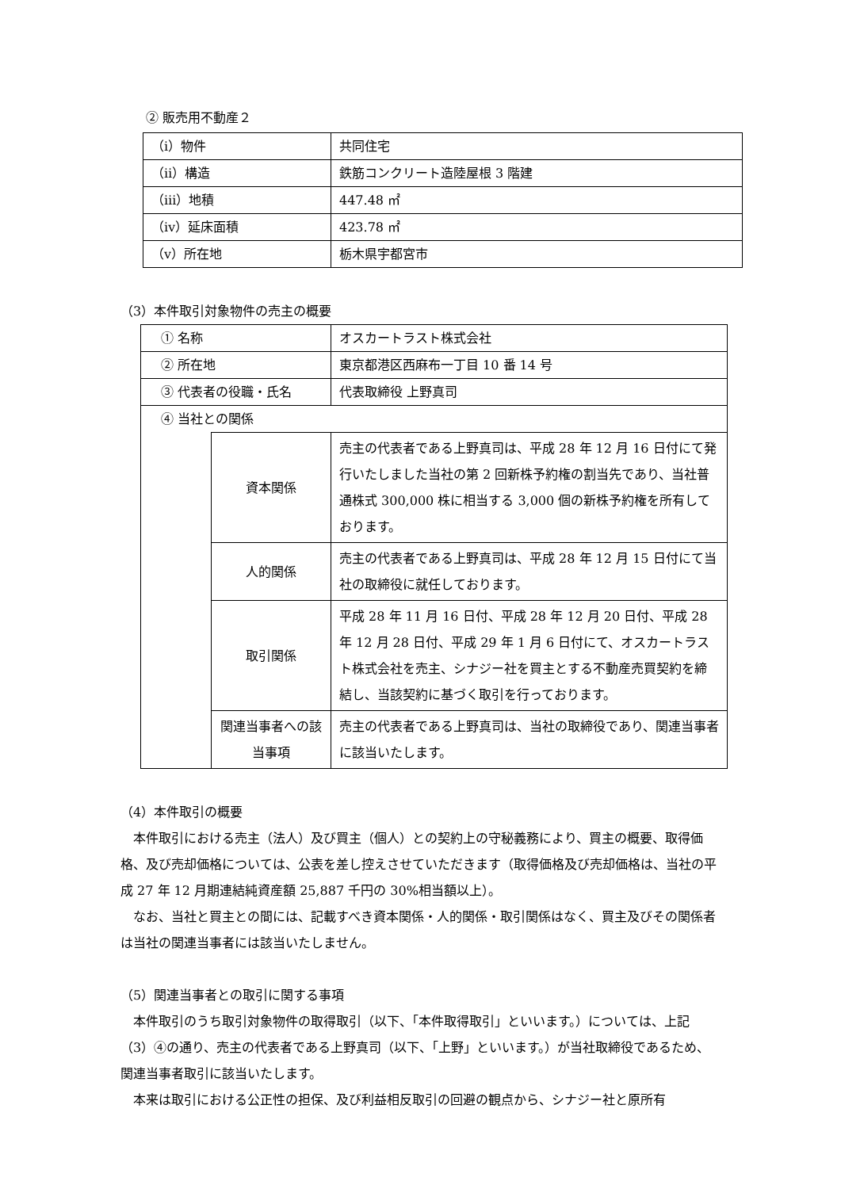② 販売用不動産２
| （ⅰ）物件 | 共同住宅 |
| （ⅱ）構造 | 鉄筋コンクリート造陸屋根 3 階建 |
| （ⅲ）地積 | 447.48 ㎡ |
| （ⅳ）延床面積 | 423.78 ㎡ |
| （ⅴ）所在地 | 栃木県宇都宮市 |
（3）本件取引対象物件の売主の概要
| ① 名称 | | オスカートラスト株式会社 |
| ② 所在地 | | 東京都港区西麻布一丁目 10 番 14 号 |
| ③ 代表者の役職・氏名 | | 代表取締役 上野真司 |
| ④ 当社との関係 | | |
| | 資本関係 | 売主の代表者である上野真司は、平成 28 年 12 月 16 日付にて発行いたしました当社の第 2 回新株予約権の割当先であり、当社普通株式 300,000 株に相当する 3,000 個の新株予約権を所有しております。 |
| | 人的関係 | 売主の代表者である上野真司は、平成 28 年 12 月 15 日付にて当社の取締役に就任しております。 |
| | 取引関係 | 平成 28 年 11 月 16 日付、平成 28 年 12 月 20 日付、平成 28 年 12 月 28 日付、平成 29 年 1 月 6 日付にて、オスカートラスト株式会社を売主、シナジー社を買主とする不動産売買契約を締結し、当該契約に基づく取引を行っております。 |
| | 関連当事者への該当事項 | 売主の代表者である上野真司は、当社の取締役であり、関連当事者に該当いたします。 |
（4）本件取引の概要
本件取引における売主（法人）及び買主（個人）との契約上の守秘義務により、買主の概要、取得価格、及び売却価格については、公表を差し控えさせていただきます（取得価格及び売却価格は、当社の平成 27 年 12 月期連結純資産額 25,887 千円の 30%相当額以上）。
なお、当社と買主との間には、記載すべき資本関係・人的関係・取引関係はなく、買主及びその関係者は当社の関連当事者には該当いたしません。
（5）関連当事者との取引に関する事項
本件取引のうち取引対象物件の取得取引（以下、「本件取得取引」といいます。）については、上記（3）④の通り、売主の代表者である上野真司（以下、「上野」といいます。）が当社取締役であるため、関連当事者取引に該当いたします。
本来は取引における公正性の担保、及び利益相反取引の回避の観点から、シナジー社と原所有